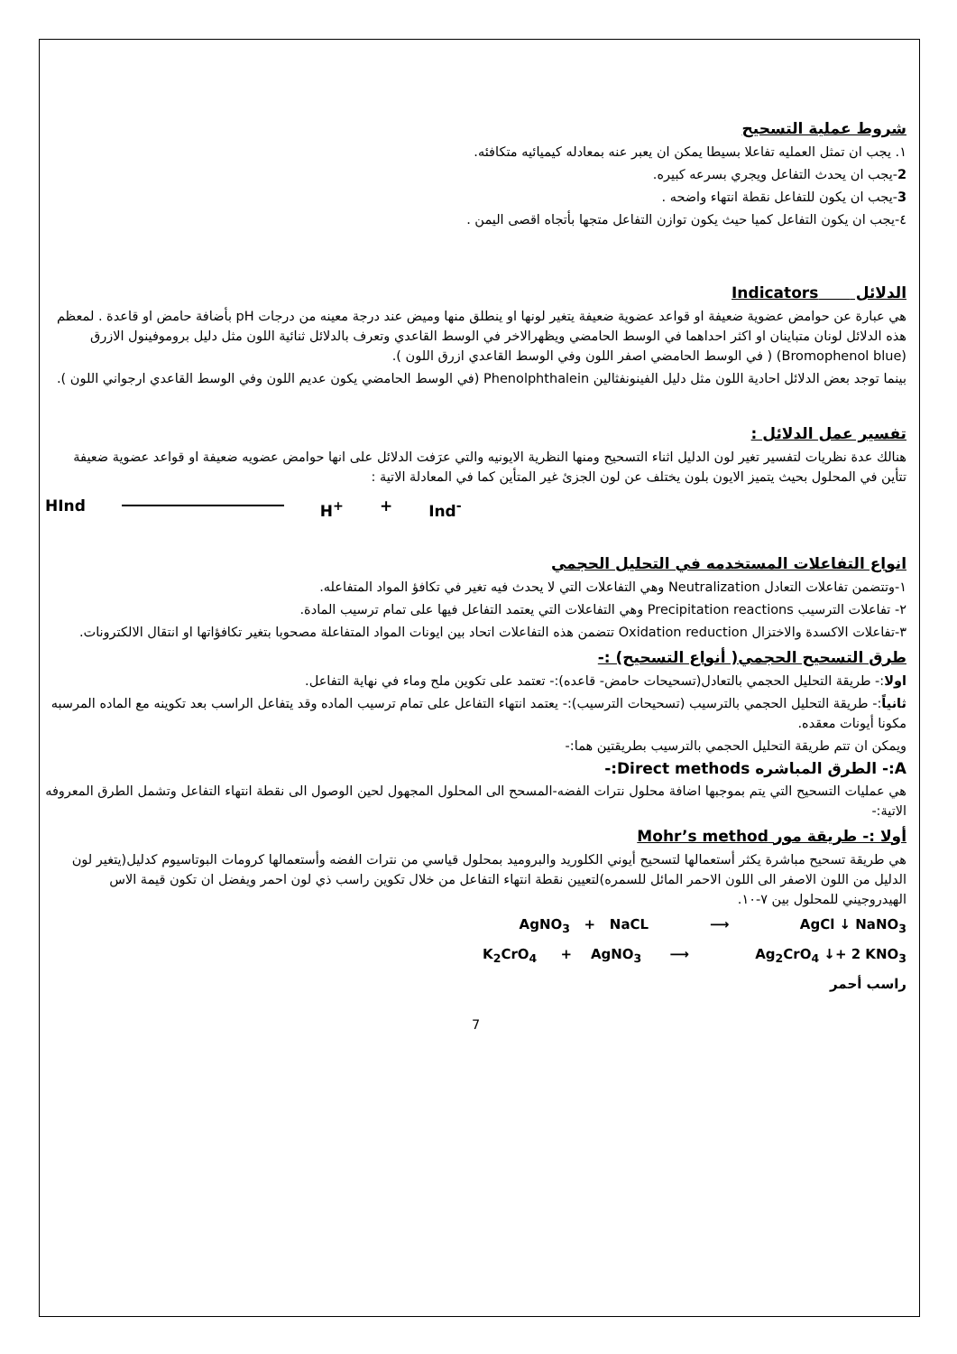شروط عملية التسحيح
١. يجب ان تمثل العمليه تفاعلا بسيطا يمكن ان يعبر عنه بمعادله كيميائيه متكافئه.
2-يجب ان يحدث التفاعل ويجري بسرعه كبيره.
3-يجب ان يكون للتفاعل نقطة انتهاء واضحه .
٤-يجب ان يكون التفاعل كميا حيث يكون توازن التفاعل متجها بأتجاه اقصى اليمن .
الدلائل Indicators
هي عبارة عن حوامض عضوية ضعيفة او قواعد عضوية ضعيفة يتغير لونها او ينطلق منها وميض عند درجة معينه من درجات pH بأضافة حامض او قاعدة . لمعظم هذه الدلائل لونان متباينان او اكثر احداهما في الوسط الحامضي ويظهرالاخر في الوسط القاعدي وتعرف بالدلائل ثنائية اللون مثل دليل بروموفينول الازرق (Bromophenol blue) ( في الوسط الحامضي اصفر اللون وفي الوسط القاعدي ازرق اللون ).
بينما توجد بعض الدلائل احادية اللون مثل دليل الفينونفثالين Phenolphthalein (في الوسط الحامضي يكون عديم اللون وفي الوسط القاعدي ارجواني اللون ).
تفسير عمل الدلائل :
هنالك عدة نظريات لتفسير تغير لون الدليل اثناء التسحيح ومنها النظرية الايونيه والتي عرَفت الدلائل على انها حوامض عضويه ضعيفة او قواعد عضوية ضعيفة تتأين في المحلول بحيث يتميز الايون بلون يختلف عن لون الجزئ غير المتأين كما في المعادلة الاتية :
HInd H<sup>+</sup> + Ind<sup>-</sup>
انواع التفاعلات المستخدمه في التحليل الحجمي
١-وتتضمن تفاعلات التعادل Neutralization وهي التفاعلات التي لا يحدث فيه تغير في تكافؤ المواد المتفاعله.
٢- تفاعلات الترسيب Precipitation reactions وهي التفاعلات التي يعتمد التفاعل فيها على تمام ترسيب المادة.
٣-تفاعلات الاكسدة والاختزال Oxidation reduction تتضمن هذه التفاعلات اتحاد بين ايونات المواد المتفاعلة مصحوبا بتغير تكافؤاتها او انتقال الالكترونات.
طرق التسحيح الحجمي( أنواع التسحيح) :-
اولا:- طريقة التحليل الحجمي بالتعادل(تسحيحات حامض- قاعده):- تعتمد على تكوين ملح وماء في نهاية التفاعل.
ثانياً:- طريقة التحليل الحجمي بالترسيب (تسحيحات الترسيب):- يعتمد انتهاء التفاعل على تمام ترسيب الماده وقد يتفاعل الراسب بعد تكوينه مع الماده المرسبه مكونا أيونات معقده.
ويمكن ان تتم طريقة التحليل الحجمي بالترسيب بطريقتين هما:-
A:- الطرق المباشره Direct methods:-
هي عمليات التسحيح التي يتم بموجبها اضافة محلول نترات الفضه-المسحح الى المحلول المجهول لحين الوصول الى نقطة انتهاء التفاعل وتشمل الطرق المعروفه الاتية:-
أولا :- طريقة مور Mohr’s method
هي طريقة تسحيح مباشرة يكثر أستعمالها لتسحيح أيوني الكلوريد والبروميد بمحلول قياسي من نترات الفضه وأستعمالها كرومات البوتاسيوم كدليل(يتغير لون الدليل من اللون الاصفر الى اللون الاحمر المائل للسمره)لتعيين نقطة انتهاء التفاعل من خلال تكوين راسب ذي لون احمر ويفضل ان تكون قيمة الاس الهيدروجيني للمحلول بين ٧-١٠.
AgNO<sub>3</sub> + NaCL ⟶ AgCl ↓ NaNO<sub>3</sub>
K<sub>2</sub>CrO<sub>4</sub> + AgNO<sub>3</sub> ⟶ Ag<sub>2</sub>CrO<sub>4</sub> ↓+ 2 KNO<sub>3</sub>
راسب أحمر
7